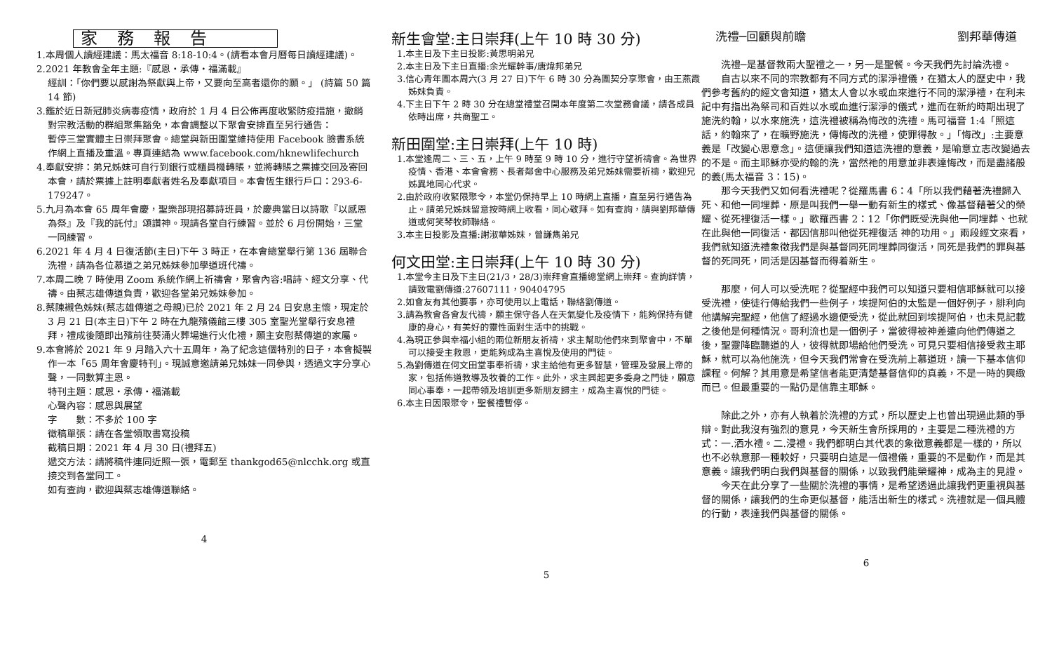家務報告
1.本周個人讀經建議：馬太福音 8:18-10:4。(請看本會月曆每日讀經建議)。
2.2021 年教會全年主題:『感恩‧承傳‧福滿載』
經訓：「你們要以感謝為祭獻與上帝，又要向至高者還你的願。」 (詩篇 50 篇 14 節)
3.鑑於近日新冠肺炎病毒疫情，政府於 1 月 4 日公佈再度收緊防疫措施，撤銷對宗教活動的群組聚集豁免，本會調整以下聚會安排直至另行通告：
暫停三堂實體主日崇拜聚會。總堂與新田圍堂維持使用 Facebook 臉書系統作網上直播及重溫。專頁連結為 www.facebook.com/hknewlifechurch
4.奉獻安排：弟兄姊妹可自行到銀行或櫃員機轉賬，並將轉賬之票據交回及寄回本會，請於票據上註明奉獻者姓名及奉獻項目。本會恆生銀行戶口：293-6-179247。
5.九月為本會 65 周年會慶，聖樂部現招募詩班員，於慶典當日以詩歌『以感恩為祭』及『我的託付』頌讚神。現請各堂自行練習。並於 6 月份開始，三堂一同練習。
6.2021 年 4 月 4 日復活節(主日)下午 3 時正，在本會總堂舉行第 136 屆聯合洗禮，請為各位慕道之弟兄姊妹參加學道班代禱。
7.本周二晚 7 時使用 Zoom 系統作網上祈禱會，聚會內容:唱詩、經文分享、代禱。由蔡志雄傳道負責，歡迎各堂弟兄姊妹參加。
8.蔡陳襯色姊妹(蔡志雄傳道之母親)已於 2021 年 2 月 24 日安息主懷，現定於 3 月 21 日(本主日)下午 2 時在九龍殯儀館三樓 305 室聖光堂舉行安息禮拜，禮成後隨即出殯前往葵涌火葬場進行火化禮，願主安慰蔡傳道的家屬。
9.本會將於 2021 年 9 月踏入六十五周年，為了紀念這個特別的日子，本會擬製作一本「65 周年會慶特刊」。現誠意邀請弟兄姊妹一同參與，透過文字分享心聲，一同數算主恩。
特刊主題：感恩‧承傳‧福滿載
心聲內容：感恩與展望
字　　數：不多於 100 字
徵稿單張：請在各堂領取書寫投稿
截稿日期：2021 年 4 月 30 日(禮拜五)
遞交方法：請將稿件連同近照一張，電郵至 thankgod65@nlcchk.org 或直接交到各堂同工。
如有查詢，歡迎與蔡志雄傳道聯絡。
4
新生會堂:主日崇拜(上午 10 時 30 分)
1.本主日及下主日投影:黃思明弟兄
2.本主日及下主日直播:余光耀幹事/唐煒邦弟兄
3.信心青年團本周六(3 月 27 日)下午 6 時 30 分為團契分享聚會，由王燕霞姊妹負責。
4.下主日下午 2 時 30 分在總堂禮堂召開本年度第二次堂務會議，請各成員依時出席，共商聖工。
新田圍堂:主日崇拜(上午 10 時)
1.本堂逢周二、三、五，上午 9 時至 9 時 10 分，進行守望祈禱會。為世界疫情、香港、本會會務、長者鄰舍中心服務及弟兄姊妹需要祈禱，歡迎兄姊異地同心代求。
2.由於政府收緊限聚令，本堂仍保持早上 10 時網上直播，直至另行通告為止。請弟兄姊妹留意按時網上收看，同心敬拜。如有查詢，請與劉邦華傳道或何笑琴牧師聯絡。
3.本主日投影及直播:謝淑華姊妹，曾謙雋弟兄
何文田堂:主日崇拜(上午 10 時 30 分)
1.本堂今主日及下主日(21/3，28/3)崇拜會直播總堂網上崇拜。查詢詳情，請致電劉傳道:27607111，90404795
2.如會友有其他要事，亦可使用以上電話，聯絡劉傳道。
3.請為教會各會友代禱，願主保守各人在天氣變化及疫情下，能夠保持有健康的身心，有美好的靈性面對生活中的挑戰。
4.為現正參與幸福小組的兩位新朋友祈禱，求主幫助他們來到聚會中，不單可以接受主救恩，更能夠成為主喜悅及使用的門徒。
5.為劉傳道在何文田堂事奉祈禱，求主給他有更多智慧，管理及發展上帝的家，包括佈道教導及牧養的工作。此外，求主興起更多委身之門徒，願意同心事奉，一起帶領及培訓更多新朋友歸主，成為主喜悅的門徒。
6.本主日因限聚令，聖餐禮暫停。
5
洗禮─回顧與前瞻 劉邦華傳道
洗禮─是基督教兩大聖禮之一，另一是聖餐。今天我們先討論洗禮。
自古以來不同的宗教都有不同方式的潔淨禮儀，在猶太人的歷史中，我們參考舊約的經文會知道，猶太人會以水或血來進行不同的潔淨禮，在利未記中有指出為祭司和百姓以水或血進行潔淨的儀式，進而在新約時期出現了施洗約翰，以水來施洗，這洗禮被稱為悔改的洗禮。馬可福音 1:4「照這話，約翰來了，在曠野施洗，傳悔改的洗禮，使罪得赦。」「悔改」:主要意義是「改變心思意念」。這便讓我們知道這洗禮的意義，是喻意立志改變過去的不是。而主耶穌亦受約翰的洗，當然祂的用意並非表達悔改，而是盡諸般的義(馬太福音 3：15)。
那今天我們又如何看洗禮呢？從羅馬書 6：4「所以我們藉著洗禮歸入死、和他一同埋葬．原是叫我們一舉一動有新生的樣式、像基督藉著父的榮耀、從死裡復活一樣。」歌羅西書 2：12「你們既受洗與他一同埋葬、也就在此與他一同復活．都因信那叫他從死裡復活 神的功用。」兩段經文來看，我們就知道洗禮象徵我們是與基督同死同埋葬同復活，同死是我們的罪與基督的死同死，同活是因基督而得着新生。
那麼，何人可以受洗呢？從聖經中我們可以知道只要相信耶穌就可以接受洗禮，使徒行傳給我們一些例子，埃提阿伯的太監是一個好例子，腓利向他講解完聖經，他信了經過水邊便受洗，從此就回到埃提阿伯，也未見記載之後他是何種情況。哥利流也是一個例子，當彼得被神差遣向他們傳道之後，聖靈降臨聽道的人，彼得就即場給他們受洗。可見只要相信接受救主耶穌，就可以為他施洗，但今天我們常會在受洗前上慕道班，讀一下基本信仰課程。何解？其用意是希望信者能更清楚基督信仰的真義，不是一時的興緻而已。但最重要的一點仍是信靠主耶穌。
除此之外，亦有人執着於洗禮的方式，所以歷史上也曾出現過此類的爭辯。對此我沒有強烈的意見，今天新生會所採用的，主要是二種洗禮的方式：一.洒水禮。二.浸禮。我們都明白其代表的象徵意義都是一樣的，所以也不必執意那一種較好，只要明白這是一個禮儀，重要的不是動作，而是其意義。讓我們明白我們與基督的關係，以致我們能榮耀神，成為主的見證。
今天在此分享了一些關於洗禮的事情，是希望透過此讓我們更重視與基督的關係，讓我們的生命更似基督，能活出新生的樣式。洗禮就是一個具體的行動，表達我們與基督的關係。
6